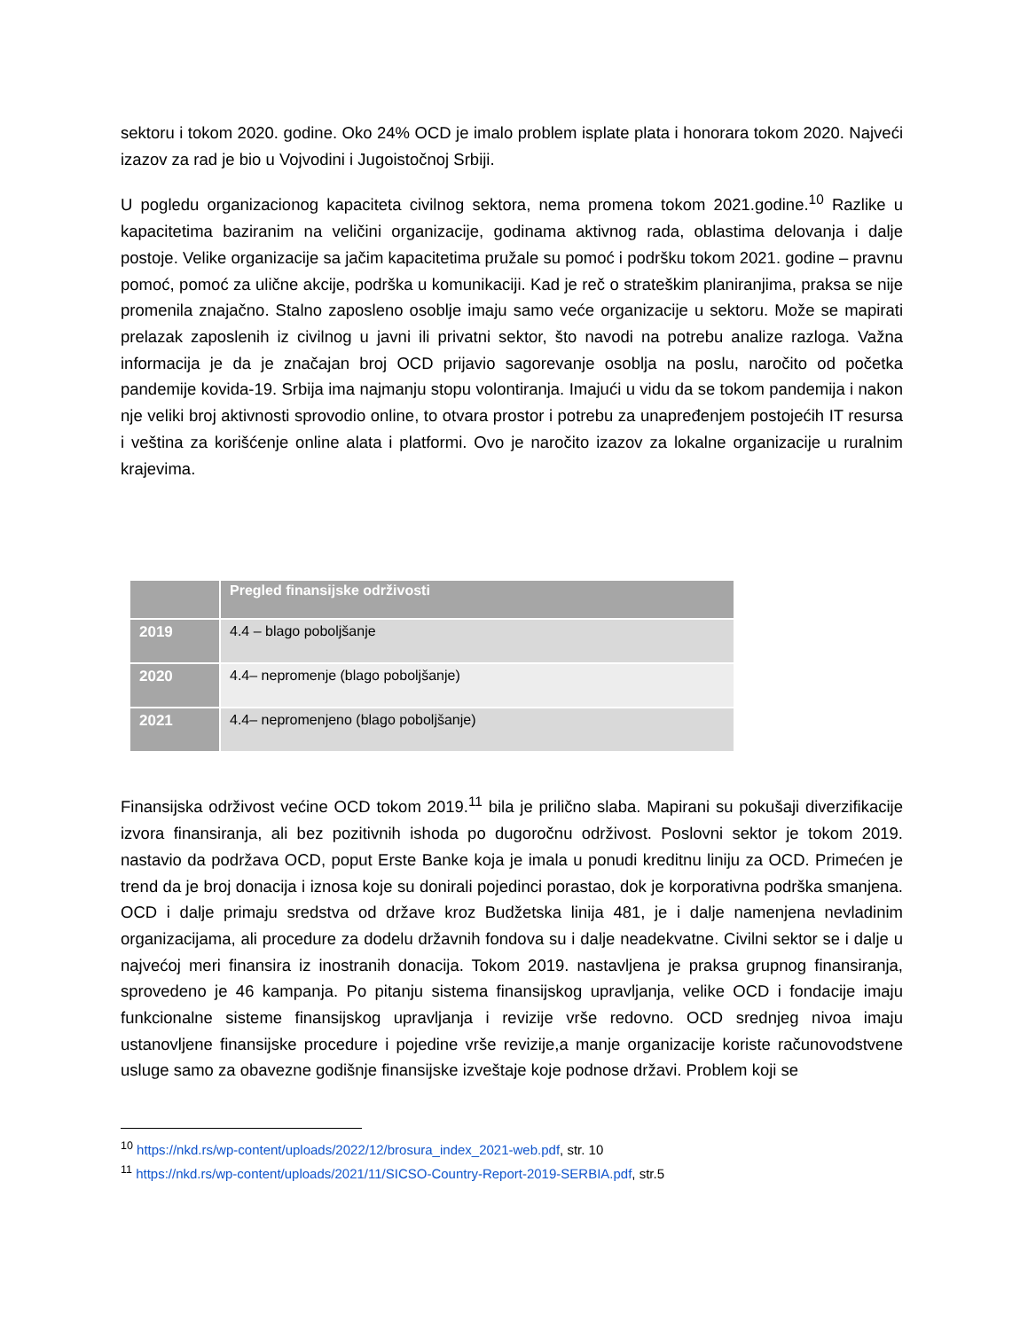sektoru i tokom 2020. godine. Oko 24% OCD je imalo problem isplate plata i honorara tokom 2020. Najveći izazov za rad je bio u Vojvodini i Jugoistočnoj Srbiji.
U pogledu organizacionog kapaciteta civilnog sektora, nema promena tokom 2021.godine.<sup>10</sup> Razlike u kapacitetima baziranim na veličini organizacije, godinama aktivnog rada, oblastima delovanja i dalje postoje. Velike organizacije sa jačim kapacitetima pružale su pomoć i podršku tokom 2021. godine – pravnu pomoć, pomoć za ulične akcije, podrška u komunikaciji. Kad je reč o strateškim planiranjima, praksa se nije promenila znajačno. Stalno zaposleno osoblje imaju samo veće organizacije u sektoru. Može se mapirati prelazak zaposlenih iz civilnog u javni ili privatni sektor, što navodi na potrebu analize razloga. Važna informacija je da je značajan broj OCD prijavio sagorevanje osoblja na poslu, naročito od početka pandemije kovida-19. Srbija ima najmanju stopu volontiranja. Imajući u vidu da se tokom pandemija i nakon nje veliki broj aktivnosti sprovodio online, to otvara prostor i potrebu za unapređenjem postojećih IT resursa i veština za korišćenje online alata i platformi. Ovo je naročito izazov za lokalne organizacije u ruralnim krajevima.
| | Pregled finansijske održivosti |
| --- | --- |
| 2019 | 4.4 – blago poboljšanje |
| 2020 | 4.4– nepromenje (blago poboljšanje) |
| 2021 | 4.4– nepromenjeno (blago poboljšanje) |
Finansijska održivost većine OCD tokom 2019.<sup>11</sup> bila je prilično slaba. Mapirani su pokušaji diverzifikacije izvora finansiranja, ali bez pozitivnih ishoda po dugoročnu održivost. Poslovni sektor je tokom 2019. nastavio da podržava OCD, poput Erste Banke koja je imala u ponudi kreditnu liniju za OCD. Primećen je trend da je broj donacija i iznosa koje su donirali pojedinci porastao, dok je korporativna podrška smanjena. OCD i dalje primaju sredstva od države kroz Budžetska linija 481, je i dalje namenjena nevladinim organizacijama, ali procedure za dodelu državnih fondova su i dalje neadekvatne. Civilni sektor se i dalje u najvećoj meri finansira iz inostranih donacija. Tokom 2019. nastavljena je praksa grupnog finansiranja, sprovedeno je 46 kampanja. Po pitanju sistema finansijskog upravljanja, velike OCD i fondacije imaju funkcionalne sisteme finansijskog upravljanja i revizije vrše redovno. OCD srednjeg nivoa imaju ustanovljene finansijske procedure i pojedine vrše revizije,a manje organizacije koriste računovodstvene usluge samo za obavezne godišnje finansijske izveštaje koje podnose državi. Problem koji se
<sup>10</sup> https://nkd.rs/wp-content/uploads/2022/12/brosura_index_2021-web.pdf, str. 10
<sup>11</sup> https://nkd.rs/wp-content/uploads/2021/11/SICSO-Country-Report-2019-SERBIA.pdf, str.5